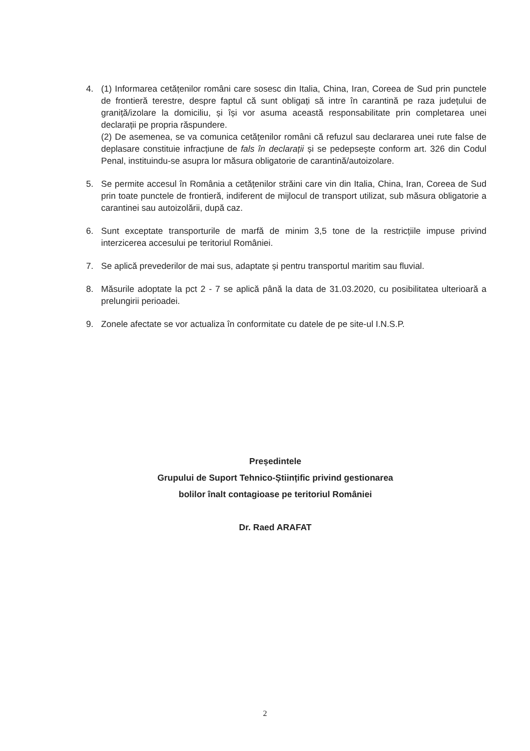4. (1) Informarea cetățenilor români care sosesc din Italia, China, Iran, Coreea de Sud prin punctele de frontieră terestre, despre faptul că sunt obligați să intre în carantină pe raza județului de graniță/izolare la domiciliu, și își vor asuma această responsabilitate prin completarea unei declarații pe propria răspundere.
(2) De asemenea, se va comunica cetățenilor români că refuzul sau declararea unei rute false de deplasare constituie infracțiune de fals în declarații și se pedepsește conform art. 326 din Codul Penal, instituindu-se asupra lor măsura obligatorie de carantină/autoizolare.
5. Se permite accesul în România a cetățenilor străini care vin din Italia, China, Iran, Coreea de Sud prin toate punctele de frontieră, indiferent de mijlocul de transport utilizat, sub măsura obligatorie a carantinei sau autoizolării, după caz.
6. Sunt exceptate transporturile de marfă de minim 3,5 tone de la restricțiile impuse privind interzicerea accesului pe teritoriul României.
7. Se aplică prevederilor de mai sus, adaptate și pentru transportul maritim sau fluvial.
8. Măsurile adoptate la pct 2 - 7 se aplică până la data de 31.03.2020, cu posibilitatea ulterioară a prelungirii perioadei.
9. Zonele afectate se vor actualiza în conformitate cu datele de pe site-ul I.N.S.P.
Președintele
Grupului de Suport Tehnico-Științific privind gestionarea
bolilor înalt contagioase pe teritoriul României
Dr. Raed ARAFAT
2